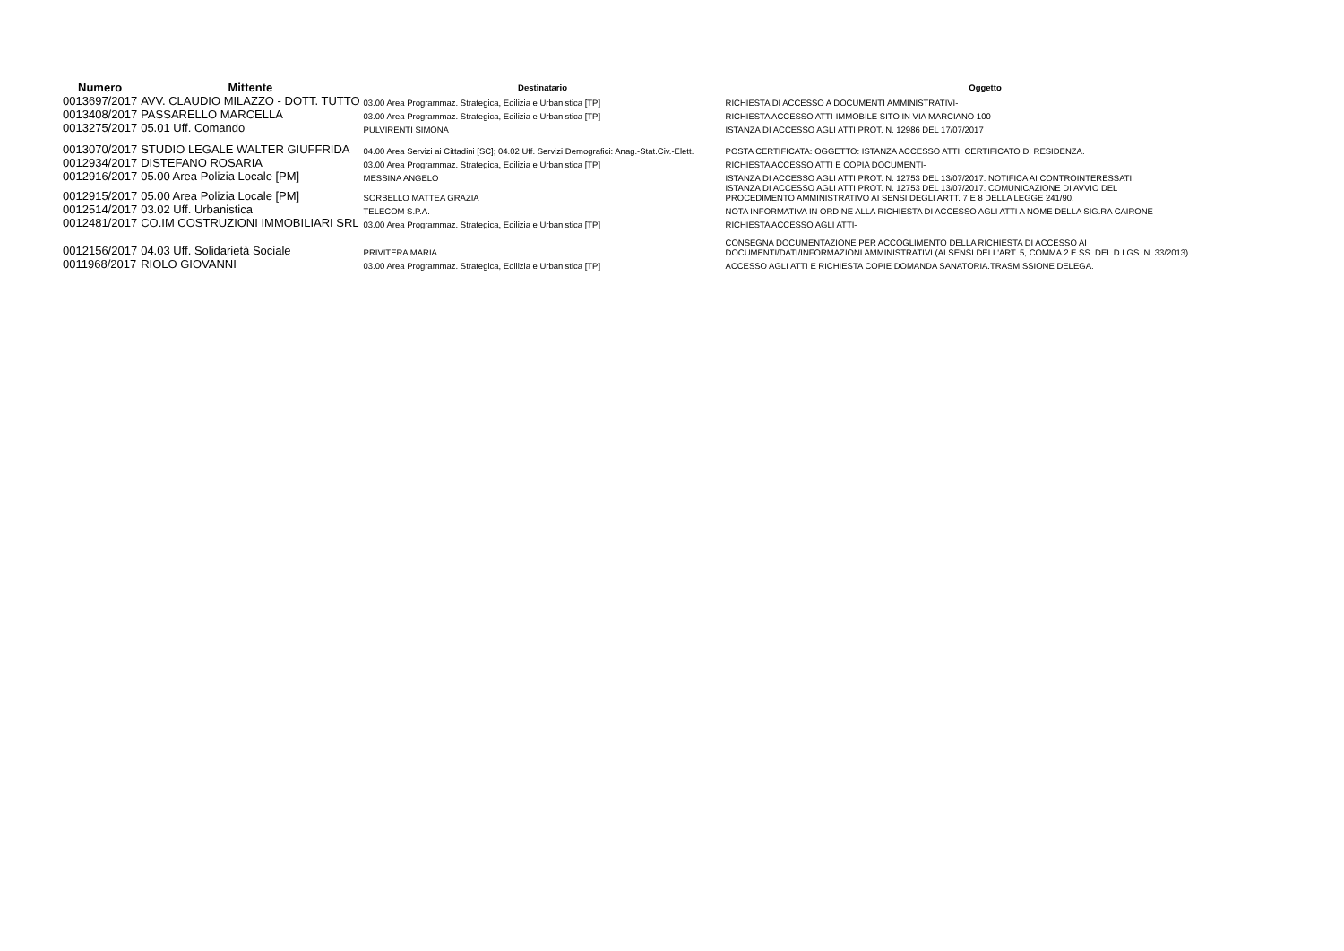| Numero | Mittente | Destinatario | Oggetto |
| --- | --- | --- | --- |
| 0013697/2017 | AVV. CLAUDIO MILAZZO - DOTT. TUTTO | 03.00 Area Programmaz. Strategica, Edilizia e Urbanistica [TP] | RICHIESTA DI ACCESSO A DOCUMENTI AMMINISTRATIVI- |
| 0013408/2017 | PASSARELLO MARCELLA | 03.00 Area Programmaz. Strategica, Edilizia e Urbanistica [TP] | RICHIESTA ACCESSO ATTI-IMMOBILE SITO IN VIA MARCIANO 100- |
| 0013275/2017 | 05.01 Uff. Comando | PULVIRENTI SIMONA | ISTANZA DI ACCESSO AGLI ATTI PROT. N. 12986 DEL 17/07/2017 |
| 0013070/2017 | STUDIO LEGALE WALTER GIUFFRIDA | 04.00 Area Servizi ai Cittadini [SC]; 04.02 Uff. Servizi Demografici: Anag.-Stat.Civ.-Elett. | POSTA CERTIFICATA: OGGETTO: ISTANZA ACCESSO ATTI: CERTIFICATO DI RESIDENZA. |
| 0012934/2017 | DISTEFANO ROSARIA | 03.00 Area Programmaz. Strategica, Edilizia e Urbanistica [TP] | RICHIESTA ACCESSO ATTI E COPIA DOCUMENTI- |
| 0012916/2017 | 05.00 Area Polizia Locale [PM] | MESSINA ANGELO | ISTANZA DI ACCESSO AGLI ATTI PROT. N. 12753 DEL 13/07/2017. NOTIFICA AI CONTROINTERESSATI. |
| 0012915/2017 | 05.00 Area Polizia Locale [PM] | SORBELLO MATTEA GRAZIA | ISTANZA DI ACCESSO AGLI ATTI PROT. N. 12753 DEL 13/07/2017. COMUNICAZIONE DI AVVIO DEL PROCEDIMENTO AMMINISTRATIVO AI SENSI DEGLI ARTT. 7 E 8 DELLA LEGGE 241/90. |
| 0012514/2017 | 03.02 Uff. Urbanistica | TELECOM S.P.A. | NOTA INFORMATIVA IN ORDINE ALLA RICHIESTA DI ACCESSO AGLI ATTI A NOME DELLA SIG.RA CAIRONE |
| 0012481/2017 | CO.IM COSTRUZIONI IMMOBILIARI SRL | 03.00 Area Programmaz. Strategica, Edilizia e Urbanistica [TP] | RICHIESTA ACCESSO AGLI ATTI- |
| 0012156/2017 | 04.03 Uff. Solidarietà Sociale | PRIVITERA MARIA | CONSEGNA DOCUMENTAZIONE PER ACCOGLIMENTO DELLA RICHIESTA DI ACCESSO AI DOCUMENTI/DATI/INFORMAZIONI AMMINISTRATIVI (AI SENSI DELL'ART. 5, COMMA 2 E SS. DEL D.LGS. N. 33/2013) |
| 0011968/2017 | RIOLO GIOVANNI | 03.00 Area Programmaz. Strategica, Edilizia e Urbanistica [TP] | ACCESSO AGLI ATTI E RICHIESTA COPIE DOMANDA SANATORIA.TRASMISSIONE DELEGA. |